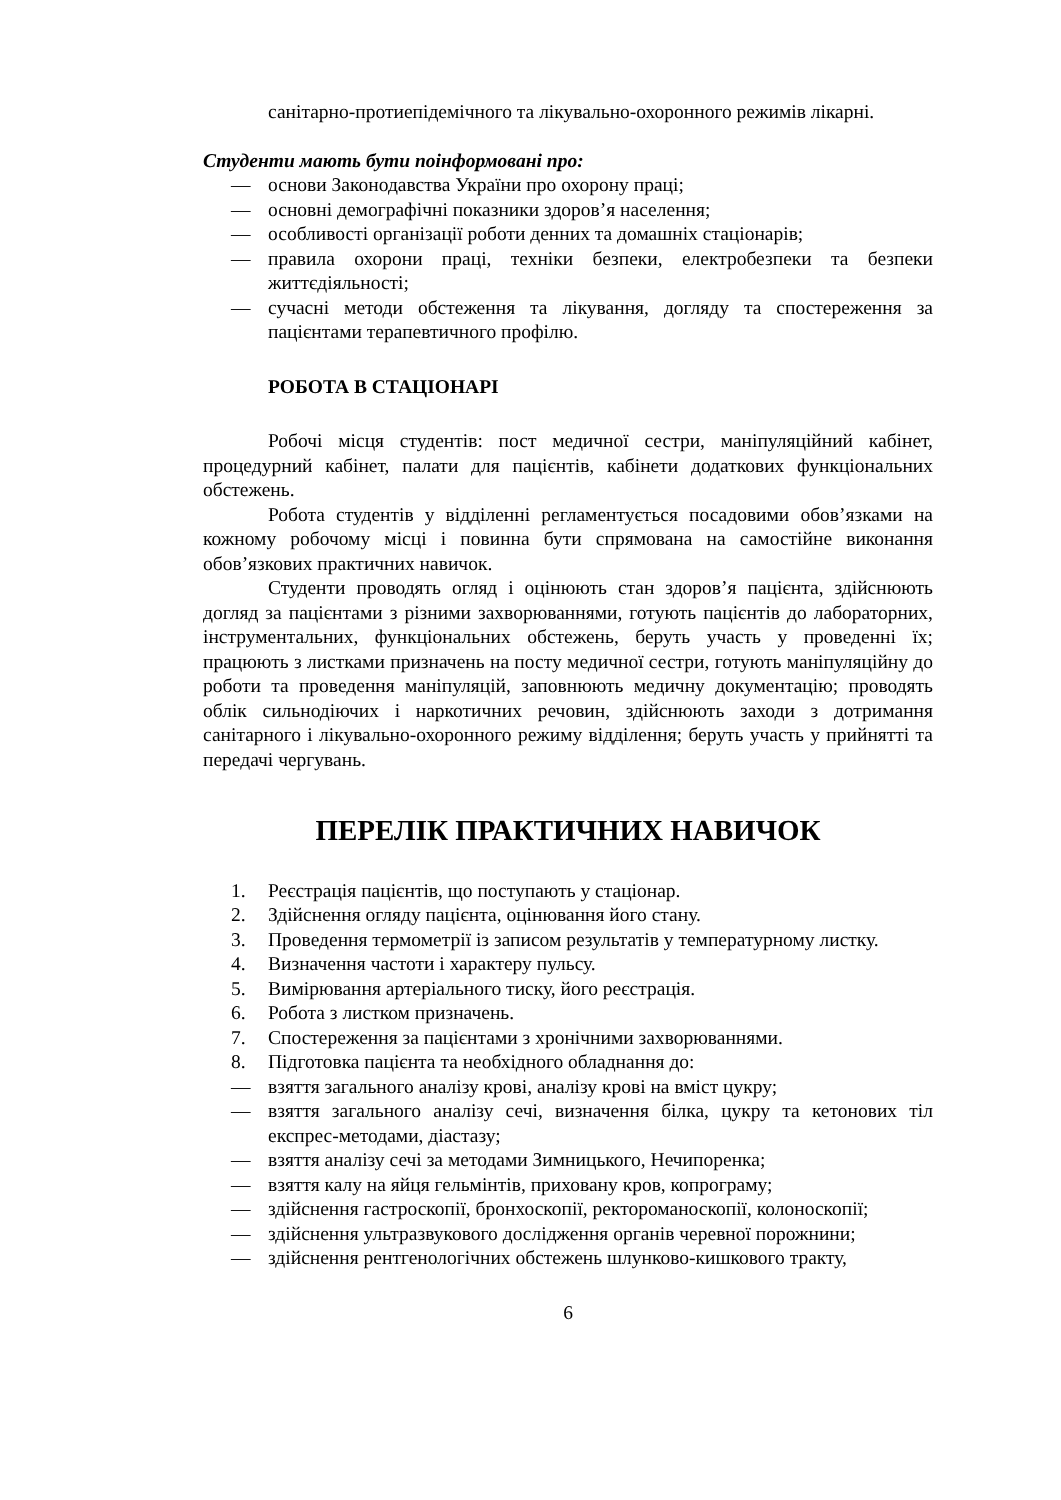санітарно-протиепідемічного та лікувально-охоронного режимів лікарні.
Студенти мають бути поінформовані про:
— основи Законодавства України про охорону праці;
— основні демографічні показники здоров’я населення;
— особливості організації роботи денних та домашніх стаціонарів;
— правила охорони праці, техніки безпеки, електробезпеки та безпеки життєдіяльності;
— сучасні методи обстеження та лікування, догляду та спостереження за пацієнтами терапевтичного профілю.
РОБОТА В СТАЦІОНАРІ
Робочі місця студентів: пост медичної сестри, маніпуляційний кабінет, процедурний кабінет, палати для пацієнтів, кабінети додаткових функціональних обстежень.
Робота студентів у відділенні регламентується посадовими обов’язками на кожному робочому місці і повинна бути спрямована на самостійне виконання обов’язкових практичних навичок.
Студенти проводять огляд і оцінюють стан здоров’я пацієнта, здійснюють догляд за пацієнтами з різними захворюваннями, готують пацієнтів до лабораторних, інструментальних, функціональних обстежень, беруть участь у проведенні їх; працюють з листками призначень на посту медичної сестри, готують маніпуляційну до роботи та проведення маніпуляцій, заповнюють медичну документацію; проводять облік сильнодіючих і наркотичних речовин, здійснюють заходи з дотримання санітарного і лікувально-охоронного режиму відділення; беруть участь у прийнятті та передачі чергувань.
ПЕРЕЛІК ПРАКТИЧНИХ НАВИЧОК
1. Реєстрація пацієнтів, що поступають у стаціонар.
2. Здійснення огляду пацієнта, оцінювання його стану.
3. Проведення термометрії із записом результатів у температурному листку.
4. Визначення частоти і характеру пульсу.
5. Вимірювання артеріального тиску, його реєстрація.
6. Робота з листком призначень.
7. Спостереження за пацієнтами з хронічними захворюваннями.
8. Підготовка пацієнта та необхідного обладнання до:
— взяття загального аналізу крові, аналізу крові на вміст цукру;
— взяття загального аналізу сечі, визначення білка, цукру та кетонових тіл експрес-методами, діастазу;
— взяття аналізу сечі за методами Зимницького, Нечипоренка;
— взяття калу на яйця гельмінтів, приховану кров, копрограму;
— здійснення гастроскопії, бронхоскопії, ректороманоскопії, колоноскопії;
— здійснення ультразвукового дослідження органів черевної порожнини;
— здійснення рентгенологічних обстежень шлунково-кишкового тракту,
6